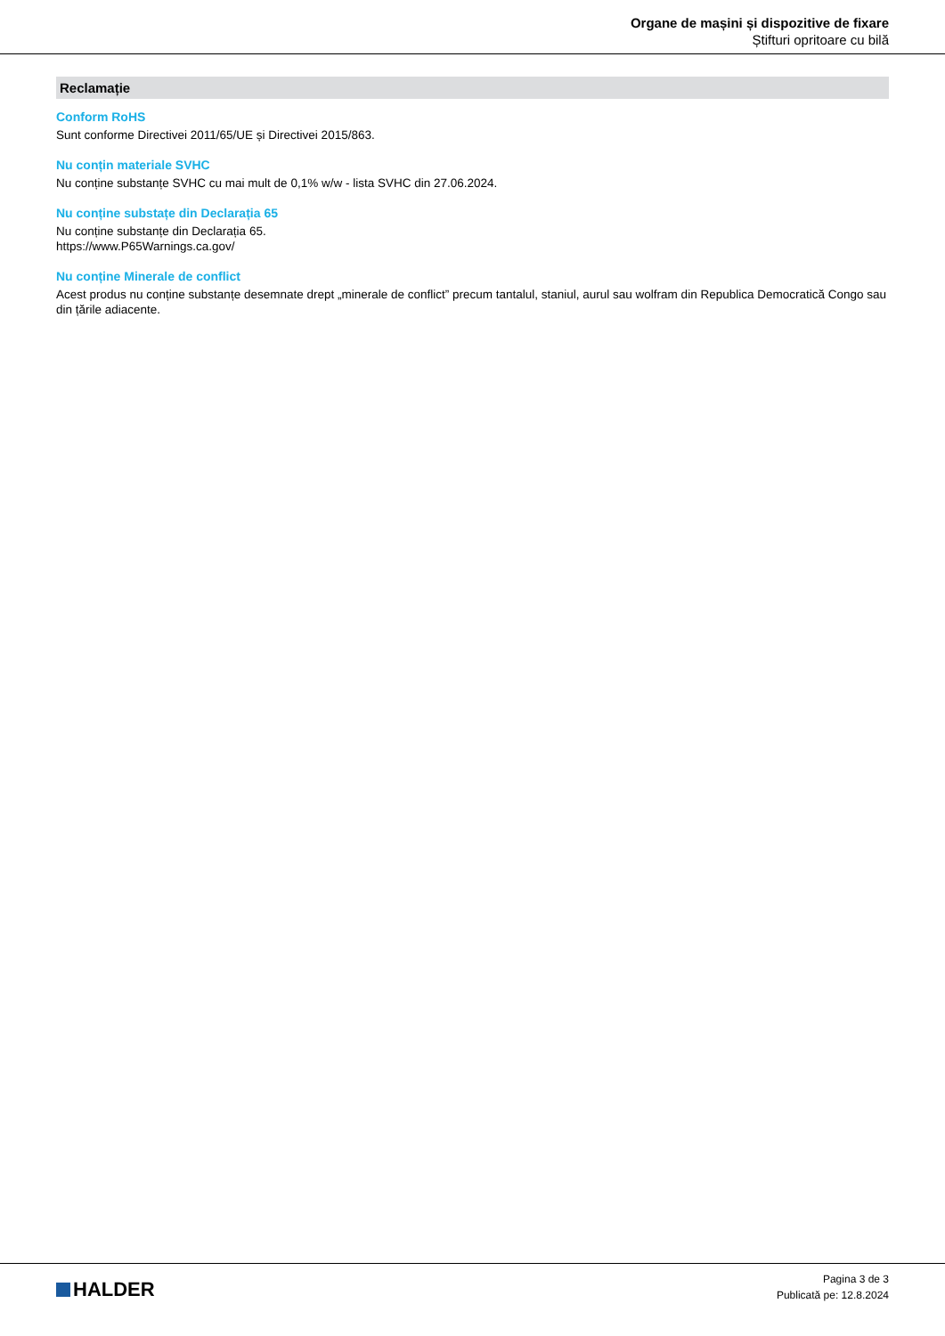Organe de mașini și dispozitive de fixare
Știfturi opritoare cu bilă
Reclamație
Conform RoHS
Sunt conforme Directivei 2011/65/UE și Directivei 2015/863.
Nu conțin materiale SVHC
Nu conține substanțe SVHC cu mai mult de 0,1% w/w - lista SVHC din 27.06.2024.
Nu conține substațe din Declarația 65
Nu conține substanțe din Declarația 65.
https://www.P65Warnings.ca.gov/
Nu conține Minerale de conflict
Acest produs nu conține substanțe desemnate drept „minerale de conflict” precum tantalul, staniul, aurul sau wolfram din Republica Democratică Congo sau din țările adiacente.
HALDER
Pagina 3 de 3
Publicată pe: 12.8.2024